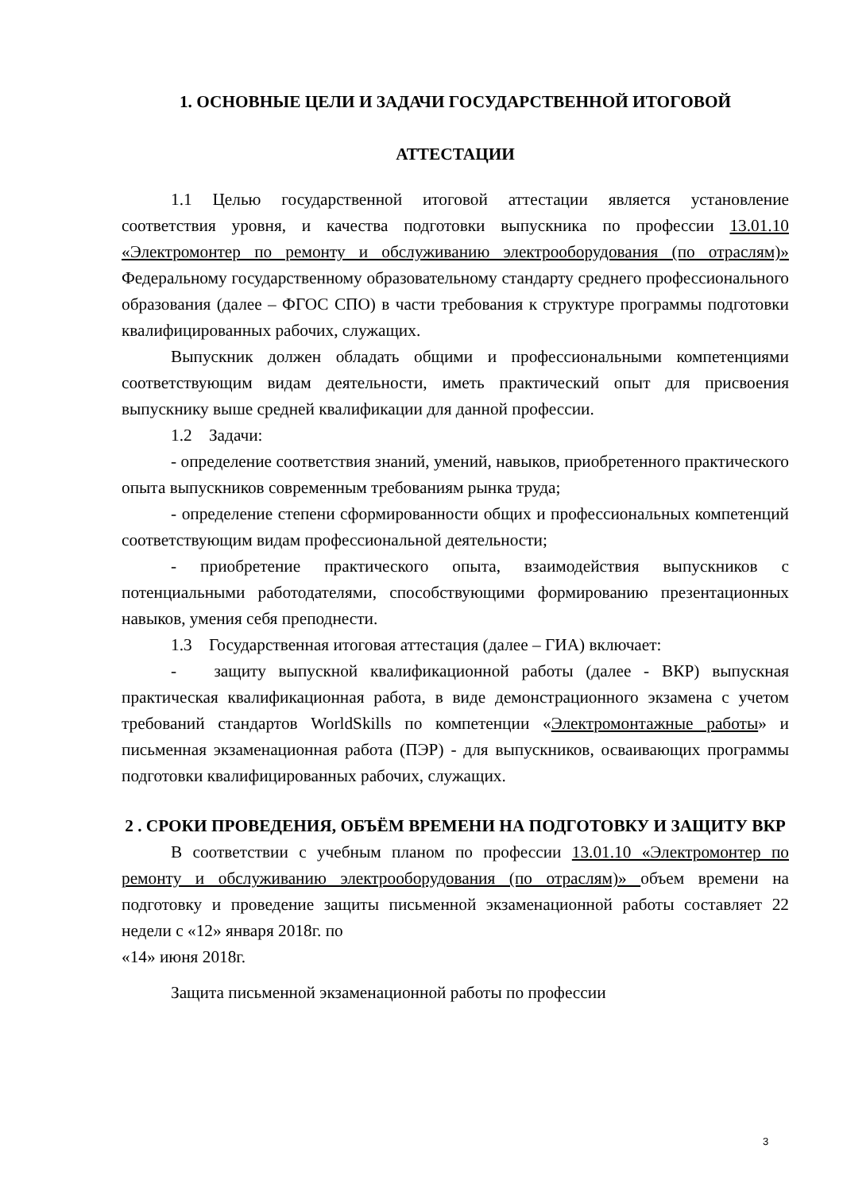1. ОСНОВНЫЕ ЦЕЛИ И ЗАДАЧИ ГОСУДАРСТВЕННОЙ ИТОГОВОЙ
АТТЕСТАЦИИ
1.1 Целью государственной итоговой аттестации является установление соответствия уровня, и качества подготовки выпускника по профессии 13.01.10 «Электромонтер по ремонту и обслуживанию электрооборудования (по отраслям)» Федеральному государственному образовательному стандарту среднего профессионального образования (далее – ФГОС СПО) в части требования к структуре программы подготовки квалифицированных рабочих, служащих.
Выпускник должен обладать общими и профессиональными компетенциями соответствующим видам деятельности, иметь практический опыт для присвоения выпускнику выше средней квалификации для данной профессии.
1.2 Задачи:
- определение соответствия знаний, умений, навыков, приобретенного практического опыта выпускников современным требованиям рынка труда;
- определение степени сформированности общих и профессиональных компетенций соответствующим видам профессиональной деятельности;
- приобретение практического опыта, взаимодействия выпускников с потенциальными работодателями, способствующими формированию презентационных навыков, умения себя преподнести.
1.3 Государственная итоговая аттестация (далее – ГИА) включает:
- защиту выпускной квалификационной работы (далее - ВКР) выпускная практическая квалификационная работа, в виде демонстрационного экзамена с учетом требований стандартов WorldSkills по компетенции «Электромонтажные работы» и письменная экзаменационная работа (ПЭР) - для выпускников, осваивающих программы подготовки квалифицированных рабочих, служащих.
2 . СРОКИ ПРОВЕДЕНИЯ, ОБЪЁМ ВРЕМЕНИ НА ПОДГОТОВКУ И ЗАЩИТУ ВКР
В соответствии с учебным планом по профессии 13.01.10 «Электромонтер по ремонту и обслуживанию электрооборудования (по отраслям)» объем времени на подготовку и проведение защиты письменной экзаменационной работы составляет 22 недели с «12» января 2018г. по
«14» июня 2018г.
Защита письменной экзаменационной работы по профессии
3